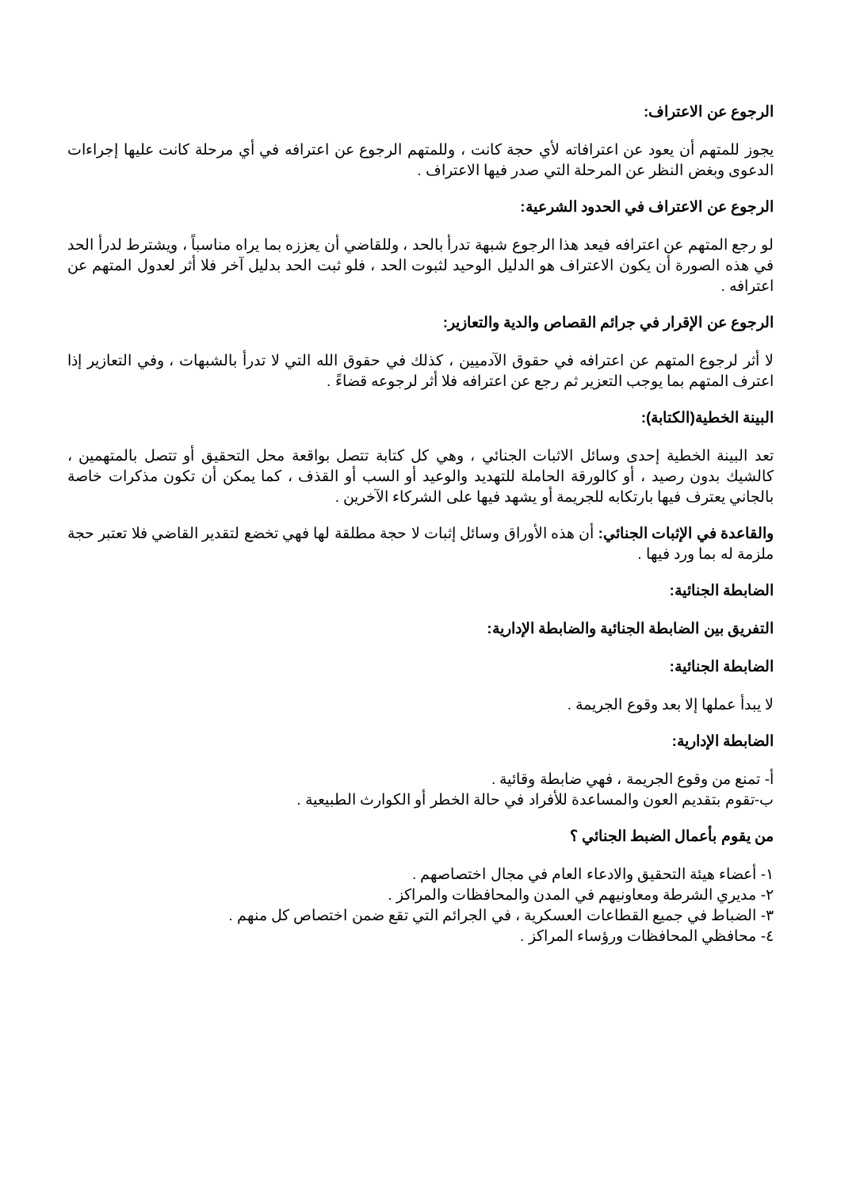الرجوع عن الاعتراف:
يجوز للمتهم أن يعود عن اعترافاته لأي حجة كانت ، وللمتهم الرجوع عن اعترافه في أي مرحلة كانت عليها إجراءات الدعوى وبغض النظر عن المرحلة التي صدر فيها الاعتراف .
الرجوع عن الاعتراف في الحدود الشرعية:
لو رجع المتهم عن اعترافه فيعد هذا الرجوع شبهة تدرأ بالحد ، وللقاضي أن يعززه بما يراه مناسباً ، ويشترط لدرأ الحد في هذه الصورة أن يكون الاعتراف هو الدليل الوحيد لثبوت الحد ، فلو ثبت الحد بدليل آخر فلا أثر لعدول المتهم عن اعترافه .
الرجوع عن الإقرار في جرائم القصاص والدية والتعازير:
لا أثر لرجوع المتهم عن اعترافه في حقوق الآدميين ، كذلك في حقوق الله التي لا تدرأ بالشبهات ، وفي التعازير إذا اعترف المتهم بما يوجب التعزير ثم رجع عن اعترافه فلا أثر لرجوعه قضاءً .
البينة الخطية(الكتابة):
تعد البينة الخطية إحدى وسائل الاثبات الجنائي ، وهي كل كتابة تتصل بواقعة محل التحقيق أو تتصل بالمتهمين ، كالشيك بدون رصيد ، أو كالورقة الحاملة للتهديد والوعيد أو السب أو القذف ، كما يمكن أن تكون مذكرات خاصة بالجاني يعترف فيها بارتكابه للجريمة أو يشهد فيها على الشركاء الآخرين .
والقاعدة في الإثبات الجنائي: أن هذه الأوراق وسائل إثبات لا حجة مطلقة لها فهي تخضع لتقدير القاضي فلا تعتبر حجة ملزمة له بما ورد فيها .
الضابطة الجنائية:
التفريق بين الضابطة الجنائية والضابطة الإدارية:
الضابطة الجنائية:
لا يبدأ عملها إلا بعد وقوع الجريمة .
الضابطة الإدارية:
أ- تمنع من وقوع الجريمة ، فهي ضابطة وقائية .
ب-تقوم بتقديم العون والمساعدة للأفراد في حالة الخطر أو الكوارث الطبيعية .
من يقوم بأعمال الضبط الجنائي ؟
١- أعضاء هيئة التحقيق والادعاء العام في مجال اختصاصهم .
٢- مديري الشرطة ومعاونيهم في المدن والمحافظات والمراكز .
٣- الضباط في جميع القطاعات العسكرية ، في الجرائم التي تقع ضمن اختصاص كل منهم .
٤- محافظي المحافظات ورؤساء المراكز .